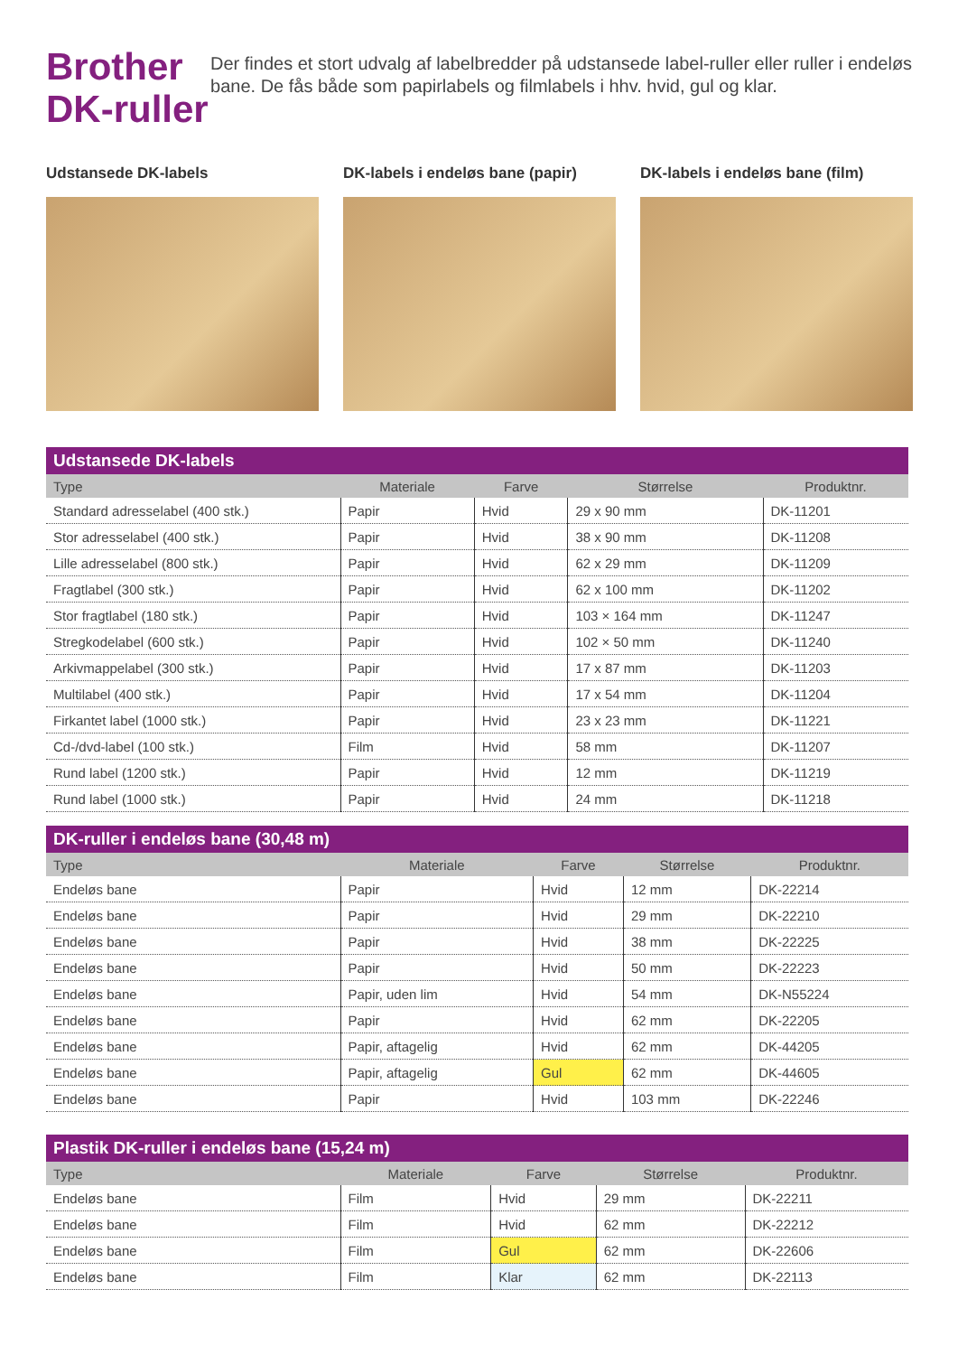Brother
DK-ruller
Der findes et stort udvalg af labelbredder på udstansede label-ruller eller ruller i endeløs bane. De fås både som papirlabels og filmlabels i hhv. hvid, gul og klar.
Udstansede DK-labels DK-labels i endeløs bane (papir)
DK-labels i endeløs bane (film)
| Udstansede DK-labels | | | | |
| --- | --- | --- | --- | --- |
| Type | Materiale | Farve | Størrelse | Produktnr. |
| Standard adresselabel (400 stk.) | Papir | Hvid | 29 x 90 mm | DK-11201 |
| Stor adresselabel (400 stk.) | Papir | Hvid | 38 x 90 mm | DK-11208 |
| Lille adresselabel (800 stk.) | Papir | Hvid | 62 x 29 mm | DK-11209 |
| Fragtlabel (300 stk.) | Papir | Hvid | 62 x 100 mm | DK-11202 |
| Stor fragtlabel (180 stk.) | Papir | Hvid | 103 × 164 mm | DK-11247 |
| Stregkodelabel (600 stk.) | Papir | Hvid | 102 × 50 mm | DK-11240 |
| Arkivmappelabel (300 stk.) | Papir | Hvid | 17 x 87 mm | DK-11203 |
| Multilabel (400 stk.) | Papir | Hvid | 17 x 54 mm | DK-11204 |
| Firkantet label (1000 stk.) | Papir | Hvid | 23 x 23 mm | DK-11221 |
| Cd-/dvd-label (100 stk.) | Film | Hvid | 58 mm | DK-11207 |
| Rund label (1200 stk.) | Papir | Hvid | 12 mm | DK-11219 |
| Rund label (1000 stk.) | Papir | Hvid | 24 mm | DK-11218 |
| DK-ruller i endeløs bane (30,48 m) | | | | |
| --- | --- | --- | --- | --- |
| Type | Materiale | Farve | Størrelse | Produktnr. |
| Endeløs bane | Papir | Hvid | 12 mm | DK-22214 |
| Endeløs bane | Papir | Hvid | 29 mm | DK-22210 |
| Endeløs bane | Papir | Hvid | 38 mm | DK-22225 |
| Endeløs bane | Papir | Hvid | 50 mm | DK-22223 |
| Endeløs bane | Papir, uden lim | Hvid | 54 mm | DK-N55224 |
| Endeløs bane | Papir | Hvid | 62 mm | DK-22205 |
| Endeløs bane | Papir, aftagelig | Hvid | 62 mm | DK-44205 |
| Endeløs bane | Papir, aftagelig | Gul | 62 mm | DK-44605 |
| Endeløs bane | Papir | Hvid | 103 mm | DK-22246 |
| Plastik DK-ruller i endeløs bane (15,24 m) | | | | |
| --- | --- | --- | --- | --- |
| Type | Materiale | Farve | Størrelse | Produktnr. |
| Endeløs bane | Film | Hvid | 29 mm | DK-22211 |
| Endeløs bane | Film | Hvid | 62 mm | DK-22212 |
| Endeløs bane | Film | Gul | 62 mm | DK-22606 |
| Endeløs bane | Film | Klar | 62 mm | DK-22113 |